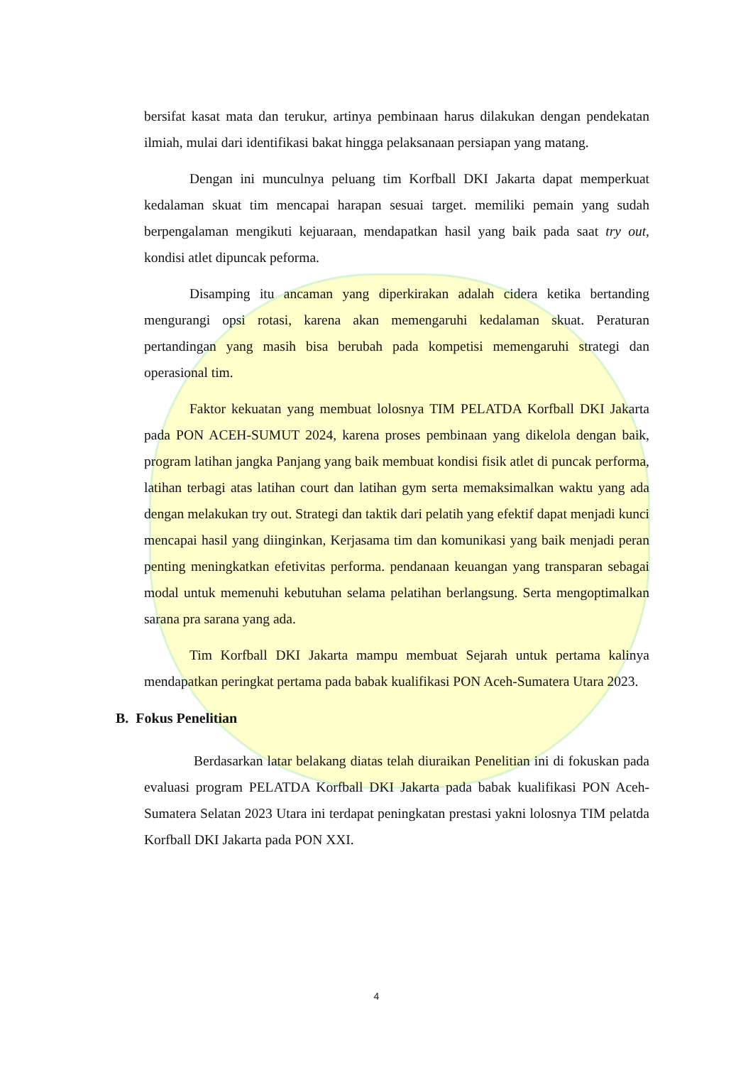bersifat kasat mata dan terukur, artinya pembinaan harus dilakukan dengan pendekatan ilmiah, mulai dari identifikasi bakat hingga pelaksanaan persiapan yang matang.
Dengan ini munculnya peluang tim Korfball DKI Jakarta dapat memperkuat kedalaman skuat tim mencapai harapan sesuai target. memiliki pemain yang sudah berpengalaman mengikuti kejuaraan, mendapatkan hasil yang baik pada saat try out, kondisi atlet dipuncak peforma.
Disamping itu ancaman yang diperkirakan adalah cidera ketika bertanding mengurangi opsi rotasi, karena akan memengaruhi kedalaman skuat. Peraturan pertandingan yang masih bisa berubah pada kompetisi memengaruhi strategi dan operasional tim.
Faktor kekuatan yang membuat lolosnya TIM PELATDA Korfball DKI Jakarta pada PON ACEH-SUMUT 2024, karena proses pembinaan yang dikelola dengan baik, program latihan jangka Panjang yang baik membuat kondisi fisik atlet di puncak performa, latihan terbagi atas latihan court dan latihan gym serta memaksimalkan waktu yang ada dengan melakukan try out. Strategi dan taktik dari pelatih yang efektif dapat menjadi kunci mencapai hasil yang diinginkan, Kerjasama tim dan komunikasi yang baik menjadi peran penting meningkatkan efetivitas performa. pendanaan keuangan yang transparan sebagai modal untuk memenuhi kebutuhan selama pelatihan berlangsung. Serta mengoptimalkan sarana pra sarana yang ada.
Tim Korfball DKI Jakarta mampu membuat Sejarah untuk pertama kalinya mendapatkan peringkat pertama pada babak kualifikasi PON Aceh-Sumatera Utara 2023.
B. Fokus Penelitian
Berdasarkan latar belakang diatas telah diuraikan Penelitian ini di fokuskan pada evaluasi program PELATDA Korfball DKI Jakarta pada babak kualifikasi PON Aceh-Sumatera Selatan 2023 Utara ini terdapat peningkatan prestasi yakni lolosnya TIM pelatda Korfball DKI Jakarta pada PON XXI.
4